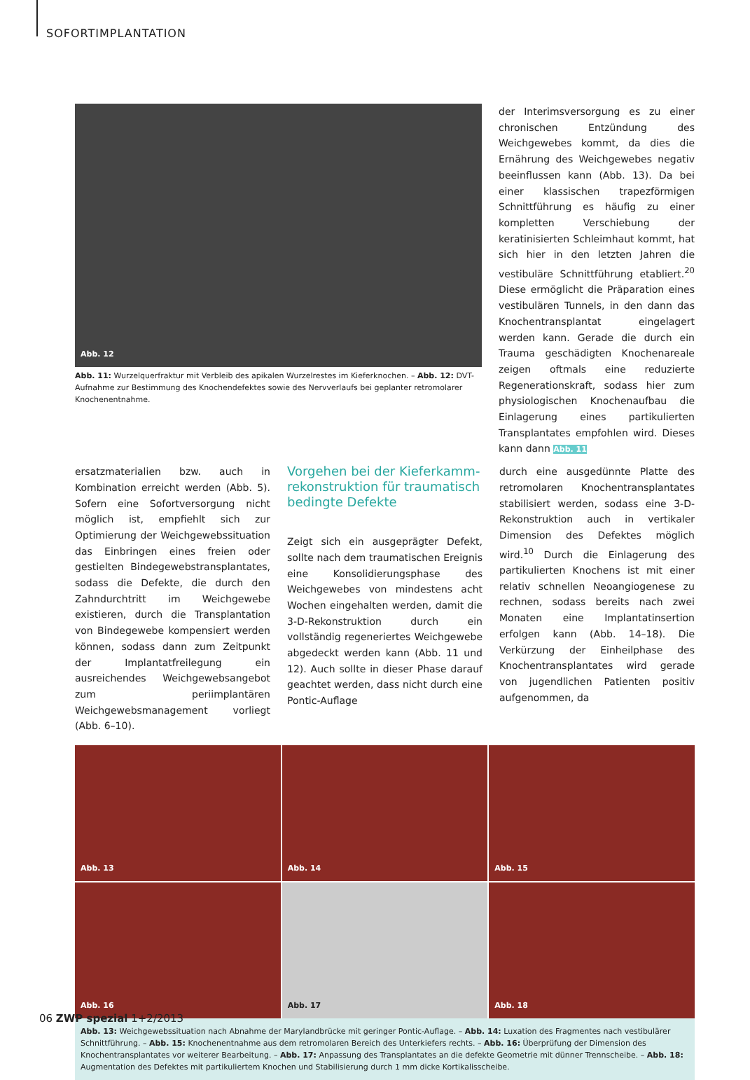SOFORTIMPLANTATION
Abb. 12
Abb. 11: Wurzelquerfraktur mit Verbleib des apikalen Wurzelrestes im Kieferknochen. – Abb. 12: DVT-Aufnahme zur Bestimmung des Knochendefektes sowie des Nervverlaufs bei geplanter retromolarer Knochenentnahme.
der Interimsversorgung es zu einer chronischen Entzündung des Weichgewebes kommt, da dies die Ernährung des Weichgewebes negativ beeinflussen kann (Abb. 13). Da bei einer klassischen trapezförmigen Schnittführung es häufig zu einer kompletten Verschiebung der keratinisierten Schleimhaut kommt, hat sich hier in den letzten Jahren die vestibuläre Schnittführung etabliert.<sup>20</sup> Diese ermöglicht die Präparation eines vestibulären Tunnels, in den dann das Knochentransplantat eingelagert werden kann. Gerade die durch ein Trauma geschädigten Knochenareale zeigen oftmals eine reduzierte Regenerationskraft, sodass hier zum physiologischen Knochenaufbau die Einlagerung eines partikulierten Transplantates empfohlen wird. Dieses kann dann Abb. 11
ersatzmaterialien bzw. auch in Kombination erreicht werden (Abb. 5). Sofern eine Sofortversorgung nicht möglich ist, empfiehlt sich zur Optimierung der Weichgewebssituation das Einbringen eines freien oder gestielten Bindegewebstransplantates, sodass die Defekte, die durch den Zahndurchtritt im Weichgewebe existieren, durch die Transplantation von Bindegewebe kompensiert werden können, sodass dann zum Zeitpunkt der Implantatfreilegung ein ausreichendes Weichgewebsangebot zum periimplantären Weichgewebsmanagement vorliegt (Abb. 6–10).
Vorgehen bei der Kieferkamm­rekonstruktion für traumatisch bedingte Defekte
Zeigt sich ein ausgeprägter Defekt, sollte nach dem traumatischen Ereignis eine Konsolidierungsphase des Weichgewebes von mindestens acht Wochen eingehalten werden, damit die 3-D-Rekonstruktion durch ein vollständig regeneriertes Weichgewebe abgedeckt werden kann (Abb. 11 und 12). Auch sollte in dieser Phase darauf geachtet werden, dass nicht durch eine Pontic-Auflage
durch eine ausgedünnte Platte des retromolaren Knochentransplantates stabilisiert werden, sodass eine 3-D-Rekonstruktion auch in vertikaler Dimension des Defektes möglich wird.<sup>10</sup> Durch die Einlagerung des partikulierten Knochens ist mit einer relativ schnellen Neoangiogenese zu rechnen, sodass bereits nach zwei Monaten eine Implantatinsertion erfolgen kann (Abb. 14–18). Die Verkürzung der Einheilphase des Knochentransplantates wird gerade von jugendlichen Patienten positiv aufgenommen, da
Abb. 13
Abb. 14
Abb. 15
Abb. 16
Abb. 17
Abb. 18
Abb. 13: Weichgewebssituation nach Abnahme der Marylandbrücke mit geringer Pontic-Auflage. – Abb. 14: Luxation des Fragmentes nach vestibulärer Schnittführung. – Abb. 15: Knochenentnahme aus dem retromolaren Bereich des Unterkiefers rechts. – Abb. 16: Überprüfung der Dimension des Knochentransplantates vor weiterer Bearbeitung. – Abb. 17: Anpassung des Transplantates an die defekte Geometrie mit dünner Trennscheibe. – Abb. 18: Augmentation des Defektes mit partikuliertem Knochen und Stabilisierung durch 1 mm dicke Kortikalisscheibe.
06 ZWP spezial 1+2/2013